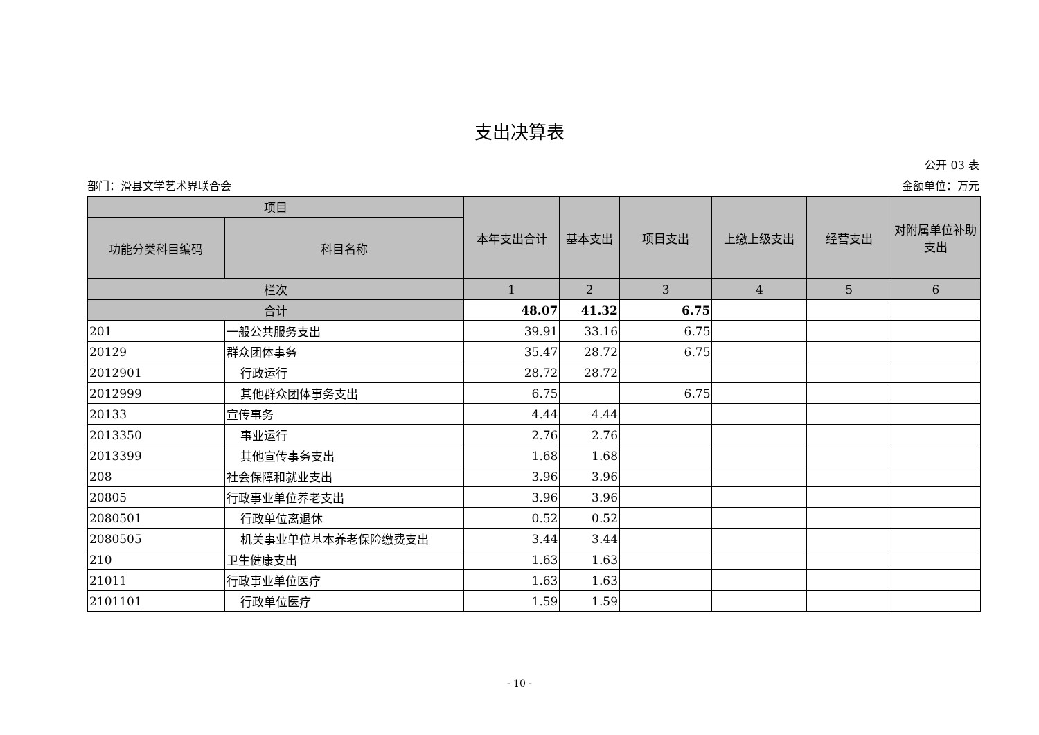支出决算表
公开 03 表
部门：滑县文学艺术界联合会 金额单位：万元
| 项目 | | 本年支出合计 | 基本支出 | 项目支出 | 上缴上级支出 | 经营支出 | 对附属单位补助支出 |
| --- | --- | --- | --- | --- | --- | --- | --- |
| 功能分类科目编码 | 科目名称 | | | | | | |
| 栏次 | | 1 | 2 | 3 | 4 | 5 | 6 |
| 合计 | | 48.07 | 41.32 | 6.75 | | | |
| 201 | 一般公共服务支出 | 39.91 | 33.16 | 6.75 | | | |
| 20129 | 群众团体事务 | 35.47 | 28.72 | 6.75 | | | |
| 2012901 | 行政运行 | 28.72 | 28.72 | | | | |
| 2012999 | 其他群众团体事务支出 | 6.75 | | 6.75 | | | |
| 20133 | 宣传事务 | 4.44 | 4.44 | | | | |
| 2013350 | 事业运行 | 2.76 | 2.76 | | | | |
| 2013399 | 其他宣传事务支出 | 1.68 | 1.68 | | | | |
| 208 | 社会保障和就业支出 | 3.96 | 3.96 | | | | |
| 20805 | 行政事业单位养老支出 | 3.96 | 3.96 | | | | |
| 2080501 | 行政单位离退休 | 0.52 | 0.52 | | | | |
| 2080505 | 机关事业单位基本养老保险缴费支出 | 3.44 | 3.44 | | | | |
| 210 | 卫生健康支出 | 1.63 | 1.63 | | | | |
| 21011 | 行政事业单位医疗 | 1.63 | 1.63 | | | | |
| 2101101 | 行政单位医疗 | 1.59 | 1.59 | | | | |
- 10 -